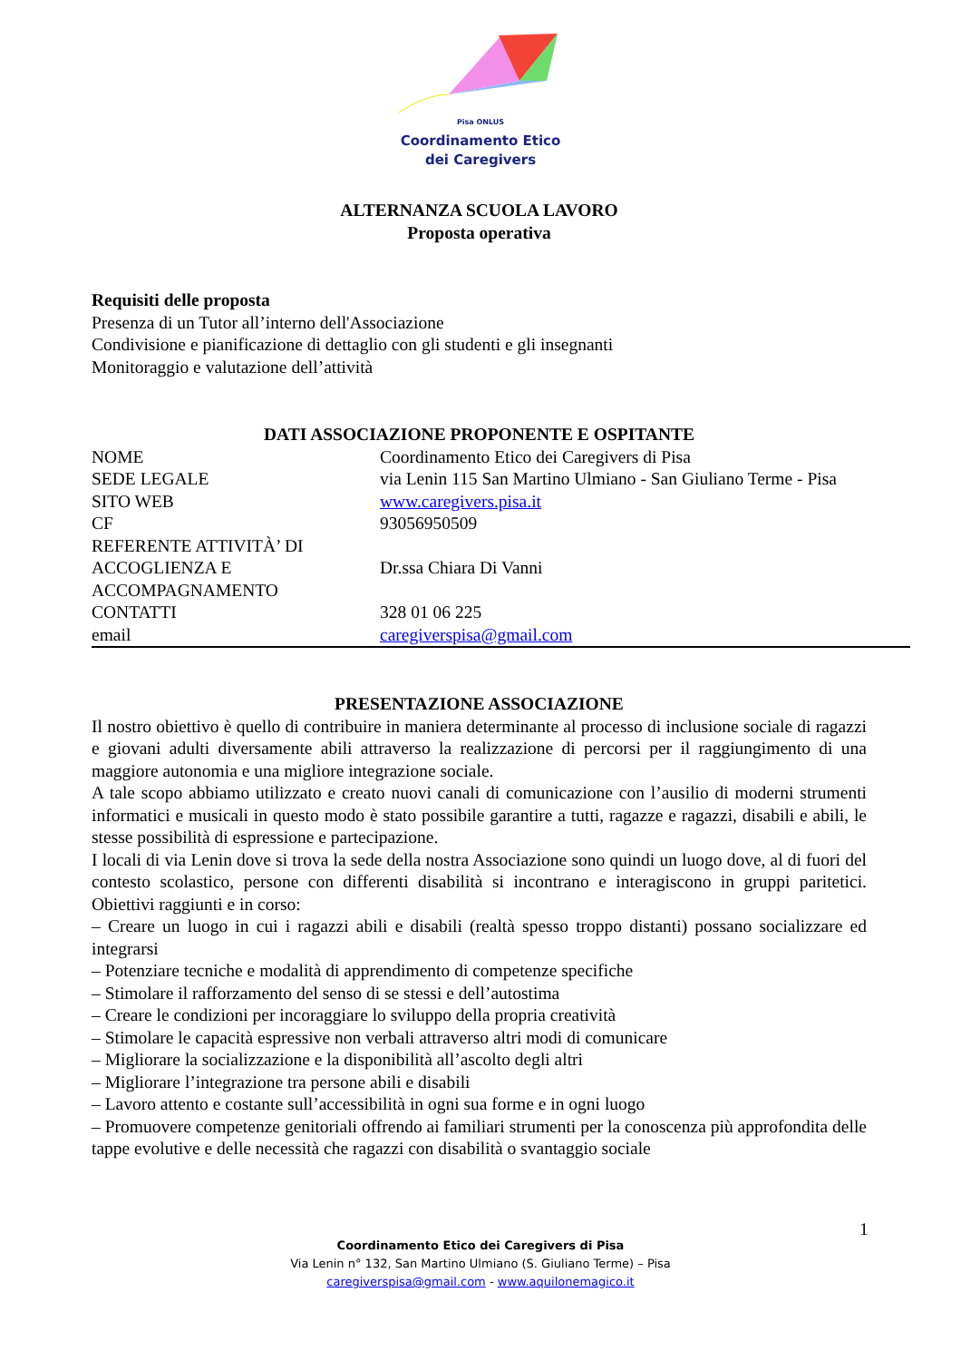Pisa ONLUS
Coordinamento Etico
dei Caregivers
ALTERNANZA SCUOLA LAVORO
Proposta operativa
Requisiti delle proposta
Presenza di un Tutor all’interno dell'Associazione
Condivisione e pianificazione di dettaglio con gli studenti e gli insegnanti
Monitoraggio e valutazione dell’attività
DATI ASSOCIAZIONE PROPONENTE E OSPITANTE
| NOME | Coordinamento Etico dei Caregivers di Pisa |
| SEDE LEGALE | via Lenin 115 San Martino Ulmiano - San Giuliano Terme - Pisa |
| SITO WEB | www.caregivers.pisa.it |
| CF | 93056950509 |
| REFERENTE ATTIVITÀ’ DI ACCOGLIENZA E ACCOMPAGNAMENTO | Dr.ssa Chiara Di Vanni |
| CONTATTI | 328 01 06 225 |
| email | caregiverspisa@gmail.com |
PRESENTAZIONE ASSOCIAZIONE
Il nostro obiettivo è quello di contribuire in maniera determinante al processo di inclusione sociale di ragazzi e giovani adulti diversamente abili attraverso la realizzazione di percorsi per il raggiungimento di una maggiore autonomia e una migliore integrazione sociale.
A tale scopo abbiamo utilizzato e creato nuovi canali di comunicazione con l’ausilio di moderni strumenti informatici e musicali in questo modo è stato possibile garantire a tutti, ragazze e ragazzi, disabili e abili, le stesse possibilità di espressione e partecipazione.
I locali di via Lenin dove si trova la sede della nostra Associazione sono quindi un luogo dove, al di fuori del contesto scolastico, persone con differenti disabilità si incontrano e interagiscono in gruppi paritetici. Obiettivi raggiunti e in corso:
– Creare un luogo in cui i ragazzi abili e disabili (realtà spesso troppo distanti) possano socializzare ed integrarsi
– Potenziare tecniche e modalità di apprendimento di competenze specifiche
– Stimolare il rafforzamento del senso di se stessi e dell’autostima
– Creare le condizioni per incoraggiare lo sviluppo della propria creatività
– Stimolare le capacità espressive non verbali attraverso altri modi di comunicare
– Migliorare la socializzazione e la disponibilità all’ascolto degli altri
– Migliorare l’integrazione tra persone abili e disabili
– Lavoro attento e costante sull’accessibilità in ogni sua forme e in ogni luogo
– Promuovere competenze genitoriali offrendo ai familiari strumenti per la conoscenza più approfondita delle tappe evolutive e delle necessità che ragazzi con disabilità o svantaggio sociale
1
Coordinamento Etico dei Caregivers di Pisa
Via Lenin n° 132, San Martino Ulmiano (S. Giuliano Terme) – Pisa
caregiverspisa@gmail.com - www.aquilonemagico.it